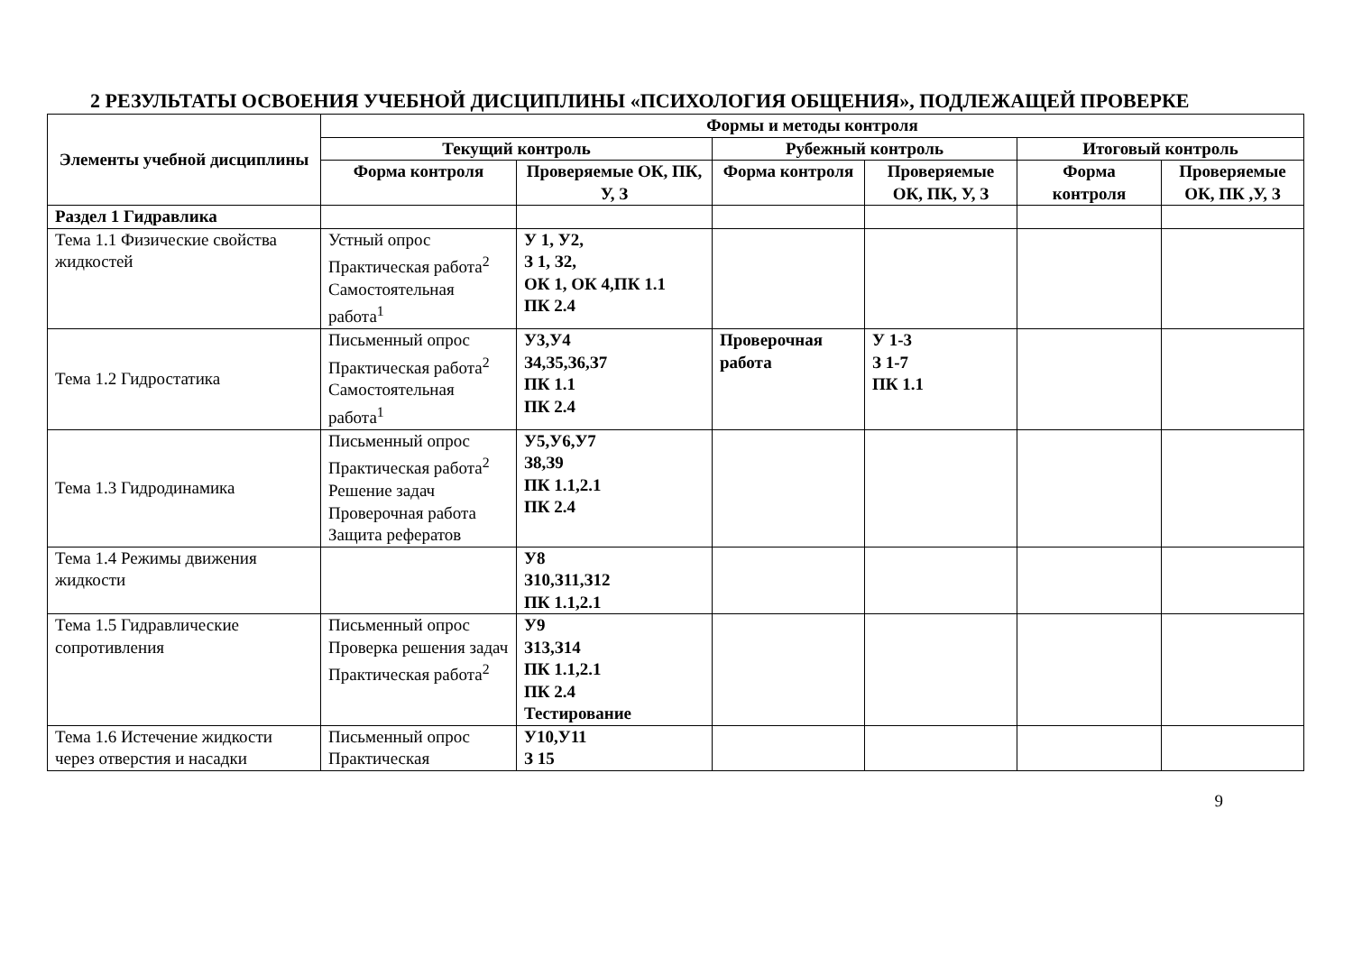2 РЕЗУЛЬТАТЫ ОСВОЕНИЯ УЧЕБНОЙ ДИСЦИПЛИНЫ «ПСИХОЛОГИЯ ОБЩЕНИЯ», ПОДЛЕЖАЩЕЙ ПРОВЕРКЕ
| Элементы учебной дисциплины | Формы и методы контроля | | | | | |
| --- | --- | --- | --- | --- | --- | --- |
| | Текущий контроль | | Рубежный контроль | | Итоговый контроль | |
| | Форма контроля | Проверяемые ОК, ПК, У, З | Форма контроля | Проверяемые ОК, ПК, У, З | Форма контроля | Проверяемые ОК, ПК ,У, З |
| Раздел 1 Гидравлика | | | | | | |
| Тема 1.1 Физические свойства жидкостей | Устный опрос Практическая работа<sup>2</sup> Самостоятельная работа<sup>1</sup> | У 1, У2, З 1, З2, ОК 1, ОК 4,ПК 1.1 ПК 2.4 | | | | |
| Тема 1.2 Гидростатика | Письменный опрос Практическая работа<sup>2</sup> Самостоятельная работа<sup>1</sup> | У3,У4 З4,З5,З6,З7 ПК 1.1 ПК 2.4 | Проверочная работа | У 1-3 З 1-7 ПК 1.1 | | |
| Тема 1.3 Гидродинамика | Письменный опрос Практическая работа<sup>2</sup> Решение задач Проверочная работа Защита рефератов | У5,У6,У7 З8,З9 ПК 1.1,2.1 ПК 2.4 | | | | |
| Тема 1.4 Режимы движения жидкости | | У8 З10,З11,З12 ПК 1.1,2.1 | | | | |
| Тема 1.5 Гидравлические сопротивления | Письменный опрос Проверка решения задач Практическая работа<sup>2</sup> | У9 З13,З14 ПК 1.1,2.1 ПК 2.4 Тестирование | | | | |
| Тема 1.6 Истечение жидкости через отверстия и насадки | Письменный опрос Практическая | У10,У11 З 15 | | | | |
9